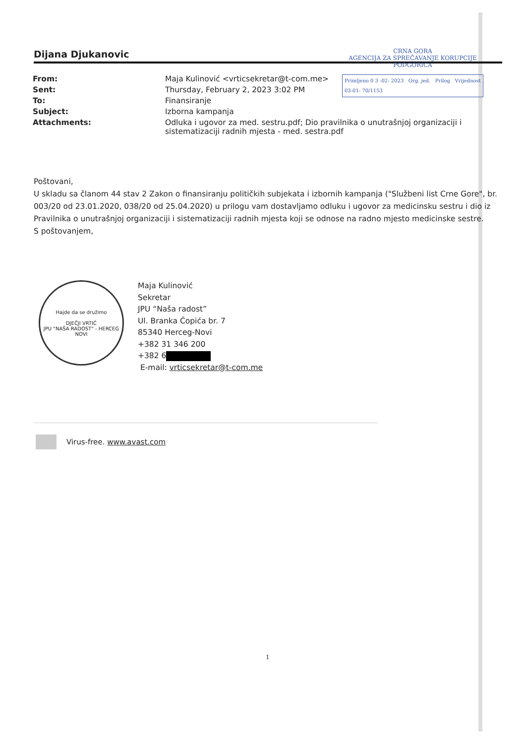Dijana Djukanovic
CRNA GORA
AGENCIJA ZA SPREČAVANJE KORUPCIJE
PODGORICA
Primljeno 0 3 -02- 2023 Org. jed. Prilog Vrijednost
03-01- 70/1153
| From: | Maja Kulinović <vrticsekretar@t-com.me> |
| Sent: | Thursday, February 2, 2023 3:02 PM |
| To: | Finansiranje |
| Subject: | Izborna kampanja |
| Attachments: | Odluka i ugovor za med. sestru.pdf; Dio pravilnika o unutrašnjoj organizaciji i sistematizaciji radnih mjesta - med. sestra.pdf |
Poštovani,
U skladu sa članom 44 stav 2 Zakon o finansiranju političkih subjekata i izbornih kampanja ("Službeni list Crne Gore", br. 003/20 od 23.01.2020, 038/20 od 25.04.2020) u prilogu vam dostavljamo odluku i ugovor za medicinsku sestru i dio iz Pravilnika o unutrašnjoj organizaciji i sistematizaciji radnih mjesta koji se odnose na radno mjesto medicinske sestre.
S poštovanjem,
Hajde da se družimo
DJEČJI VRTIĆ
JPU "NAŠA RADOST" - HERCEG NOVI
Maja Kulinović
Sekretar
JPU “Naša radost”
Ul. Branka Ćopića br. 7
85340 Herceg-Novi
+382 31 346 200
+382 6
E-mail: vrticsekretar@t-com.me
Virus-free. www.avast.com
1